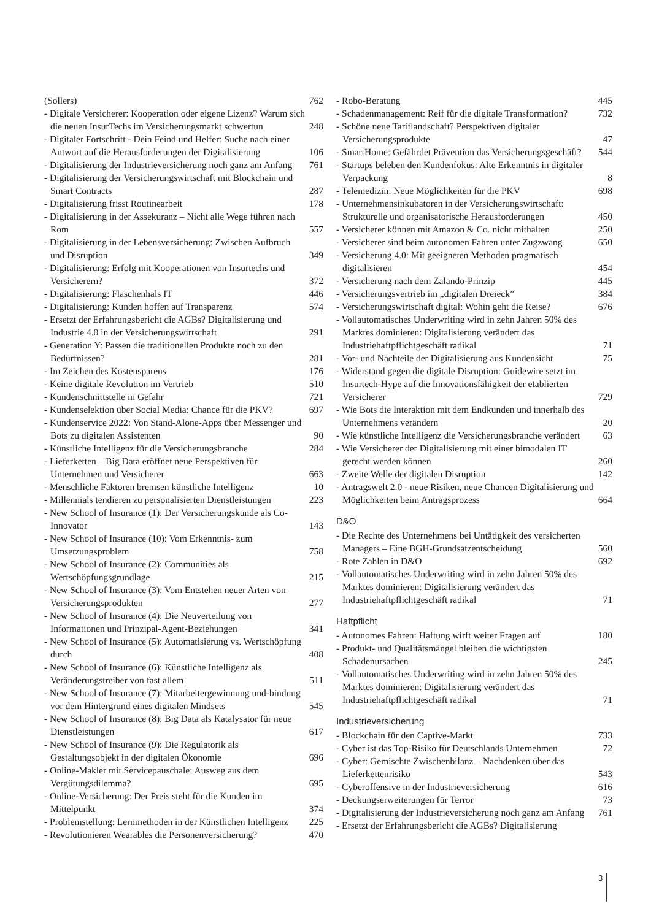(Sollers) 762
- Digitale Versicherer: Kooperation oder eigene Lizenz? Warum sich die neuen InsurTechs im Versicherungsmarkt schwertun 248
- Digitaler Fortschritt - Dein Feind und Helfer: Suche nach einer Antwort auf die Herausforderungen der Digitalisierung 106
- Digitalisierung der Industrieversicherung noch ganz am Anfang 761
- Digitalisierung der Versicherungswirtschaft mit Blockchain und Smart Contracts 287
- Digitalisierung frisst Routinearbeit 178
- Digitalisierung in der Assekuranz – Nicht alle Wege führen nach Rom 557
- Digitalisierung in der Lebensversicherung: Zwischen Aufbruch und Disruption 349
- Digitalisierung: Erfolg mit Kooperationen von Insurtechs und Versicherern? 372
- Digitalisierung: Flaschenhals IT 446
- Digitalisierung: Kunden hoffen auf Transparenz 574
- Ersetzt der Erfahrungsbericht die AGBs? Digitalisierung und Industrie 4.0 in der Versicherungswirtschaft 291
- Generation Y: Passen die traditionellen Produkte noch zu den Bedürfnissen? 281
- Im Zeichen des Kostensparens 176
- Keine digitale Revolution im Vertrieb 510
- Kundenschnittstelle in Gefahr 721
- Kundenselektion über Social Media: Chance für die PKV? 697
- Kundenservice 2022: Von Stand-Alone-Apps über Messenger und Bots zu digitalen Assistenten 90
- Künstliche Intelligenz für die Versicherungsbranche 284
- Lieferketten – Big Data eröffnet neue Perspektiven für Unternehmen und Versicherer 663
- Menschliche Faktoren bremsen künstliche Intelligenz 10
- Millennials tendieren zu personalisierten Dienstleistungen 223
- New School of Insurance (1): Der Versicherungskunde als Co-Innovator 143
- New School of Insurance (10): Vom Erkenntnis- zum Umsetzungsproblem 758
- New School of Insurance (2): Communities als Wertschöpfungsgrundlage 215
- New School of Insurance (3): Vom Entstehen neuer Arten von Versicherungsprodukten 277
- New School of Insurance (4): Die Neuverteilung von Informationen und Prinzipal-Agent-Beziehungen 341
- New School of Insurance (5): Automatisierung vs. Wertschöpfung durch 408
- New School of Insurance (6): Künstliche Intelligenz als Veränderungstreiber von fast allem 511
- New School of Insurance (7): Mitarbeitergewinnung und-bindung vor dem Hintergrund eines digitalen Mindsets 545
- New School of Insurance (8): Big Data als Katalysator für neue Dienstleistungen 617
- New School of Insurance (9): Die Regulatorik als Gestaltungsobjekt in der digitalen Ökonomie 696
- Online-Makler mit Servicepauschale: Ausweg aus dem Vergütungsdilemma? 695
- Online-Versicherung: Der Preis steht für die Kunden im Mittelpunkt 374
- Problemstellung: Lernmethoden in der Künstlichen Intelligenz 225
- Revolutionieren Wearables die Personenversicherung? 470
- Robo-Beratung 445
- Schadenmanagement: Reif für die digitale Transformation? 732
- Schöne neue Tariflandschaft? Perspektiven digitaler Versicherungsprodukte 47
- SmartHome: Gefährdet Prävention das Versicherungsgeschäft? 544
- Startups beleben den Kundenfokus: Alte Erkenntnis in digitaler Verpackung 8
- Telemedizin: Neue Möglichkeiten für die PKV 698
- Unternehmensinkubatoren in der Versicherungswirtschaft: Strukturelle und organisatorische Herausforderungen 450
- Versicherer können mit Amazon & Co. nicht mithalten 250
- Versicherer sind beim autonomen Fahren unter Zugzwang 650
- Versicherung 4.0: Mit geeigneten Methoden pragmatisch digitalisieren 454
- Versicherung nach dem Zalando-Prinzip 445
- Versicherungsvertrieb im „digitalen Dreieck” 384
- Versicherungswirtschaft digital: Wohin geht die Reise? 676
- Vollautomatisches Underwriting wird in zehn Jahren 50% des Marktes dominieren: Digitalisierung verändert das Industriehaftpflichtgeschäft radikal 71
- Vor- und Nachteile der Digitalisierung aus Kundensicht 75
- Widerstand gegen die digitale Disruption: Guidewire setzt im Insurtech-Hype auf die Innovationsfähigkeit der etablierten Versicherer 729
- Wie Bots die Interaktion mit dem Endkunden und innerhalb des Unternehmens verändern 20
- Wie künstliche Intelligenz die Versicherungsbranche verändert 63
- Wie Versicherer der Digitalisierung mit einer bimodalen IT gerecht werden können 260
- Zweite Welle der digitalen Disruption 142
- Antragswelt 2.0 - neue Risiken, neue Chancen Digitalisierung und Möglichkeiten beim Antragsprozess 664
D&O
- Die Rechte des Unternehmens bei Untätigkeit des versicherten Managers – Eine BGH-Grundsatzentscheidung 560
- Rote Zahlen in D&O 692
- Vollautomatisches Underwriting wird in zehn Jahren 50% des Marktes dominieren: Digitalisierung verändert das Industriehaftpflichtgeschäft radikal 71
Haftpflicht
- Autonomes Fahren: Haftung wirft weiter Fragen auf 180
- Produkt- und Qualitätsmängel bleiben die wichtigsten Schadenursachen 245
- Vollautomatisches Underwriting wird in zehn Jahren 50% des Marktes dominieren: Digitalisierung verändert das Industriehaftpflichtgeschäft radikal 71
Industrieversicherung
- Blockchain für den Captive-Markt 733
- Cyber ist das Top-Risiko für Deutschlands Unternehmen 72
- Cyber: Gemischte Zwischenbilanz – Nachdenken über das Lieferkettenrisiko 543
- Cyberoffensive in der Industrieversicherung 616
- Deckungserweiterungen für Terror 73
- Digitalisierung der Industrieversicherung noch ganz am Anfang 761
- Ersetzt der Erfahrungsbericht die AGBs? Digitalisierung
3